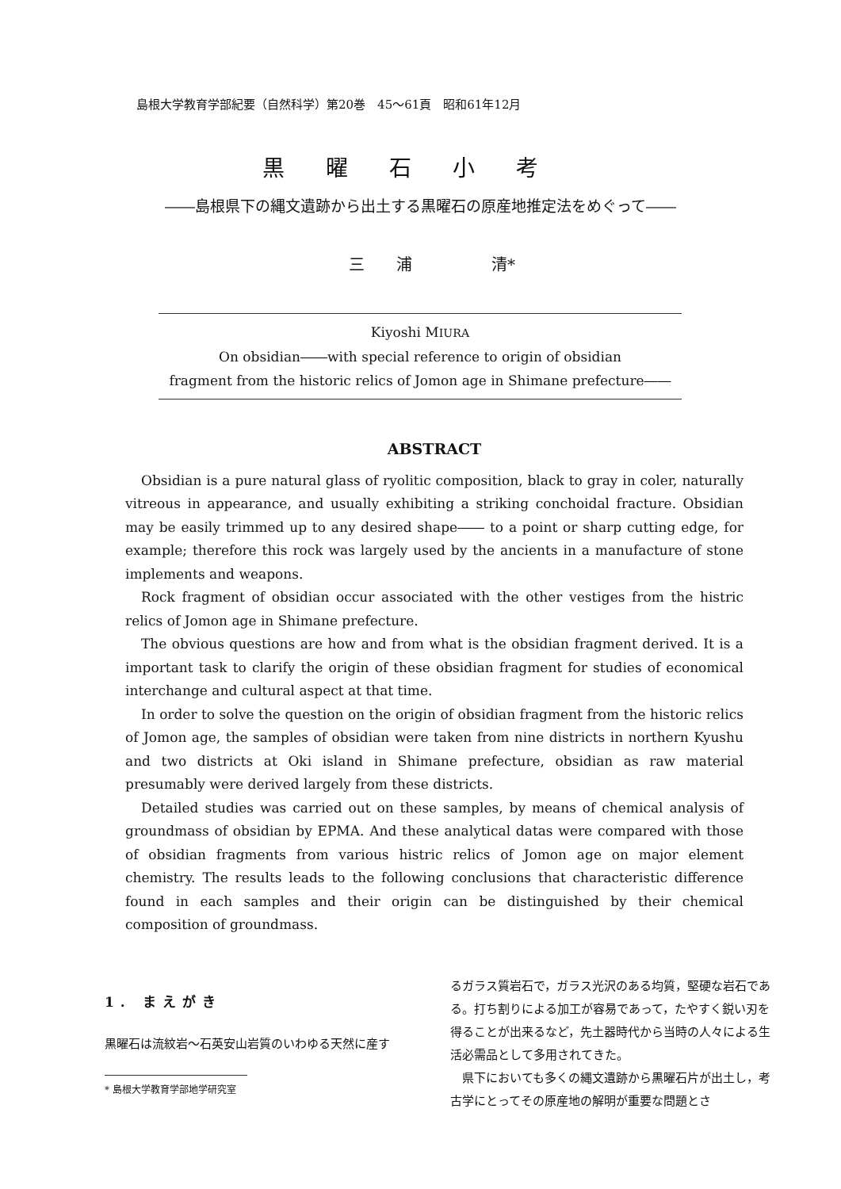島根大学教育学部紀要（自然科学）第20巻　45〜61頁　昭和61年12月
黒曜石小考
――島根県下の縄文遺跡から出土する黒曜石の原産地推定法をめぐって――
三　　浦　　　　　清*
Kiyoshi MIURA
On obsidian――with special reference to origin of obsidian
fragment from the historic relics of Jomon age in Shimane prefecture――
ABSTRACT
Obsidian is a pure natural glass of ryolitic composition, black to gray in coler, naturally vitreous in appearance, and usually exhibiting a striking conchoidal fracture. Obsidian may be easily trimmed up to any desired shape―― to a point or sharp cutting edge, for example; therefore this rock was largely used by the ancients in a manufacture of stone implements and weapons.
Rock fragment of obsidian occur associated with the other vestiges from the histric relics of Jomon age in Shimane prefecture.
The obvious questions are how and from what is the obsidian fragment derived. It is a important task to clarify the origin of these obsidian fragment for studies of economical interchange and cultural aspect at that time.
In order to solve the question on the origin of obsidian fragment from the historic relics of Jomon age, the samples of obsidian were taken from nine districts in northern Kyushu and two districts at Oki island in Shimane prefecture, obsidian as raw material presumably were derived largely from these districts.
Detailed studies was carried out on these samples, by means of chemical analysis of groundmass of obsidian by EPMA. And these analytical datas were compared with those of obsidian fragments from various histric relics of Jomon age on major element chemistry. The results leads to the following conclusions that characteristic difference found in each samples and their origin can be distinguished by their chemical composition of groundmass.
1. まえがき
黒曜石は流紋岩〜石英安山岩質のいわゆる天然に産す
* 島根大学教育学部地学研究室
るガラス質岩石で，ガラス光沢のある均質，堅硬な岩石である。打ち割りによる加工が容易であって，たやすく鋭い刃を得ることが出来るなど，先土器時代から当時の人々による生活必需品として多用されてきた。
　県下においても多くの縄文遺跡から黒曜石片が出土し，考古学にとってその原産地の解明が重要な問題とさ